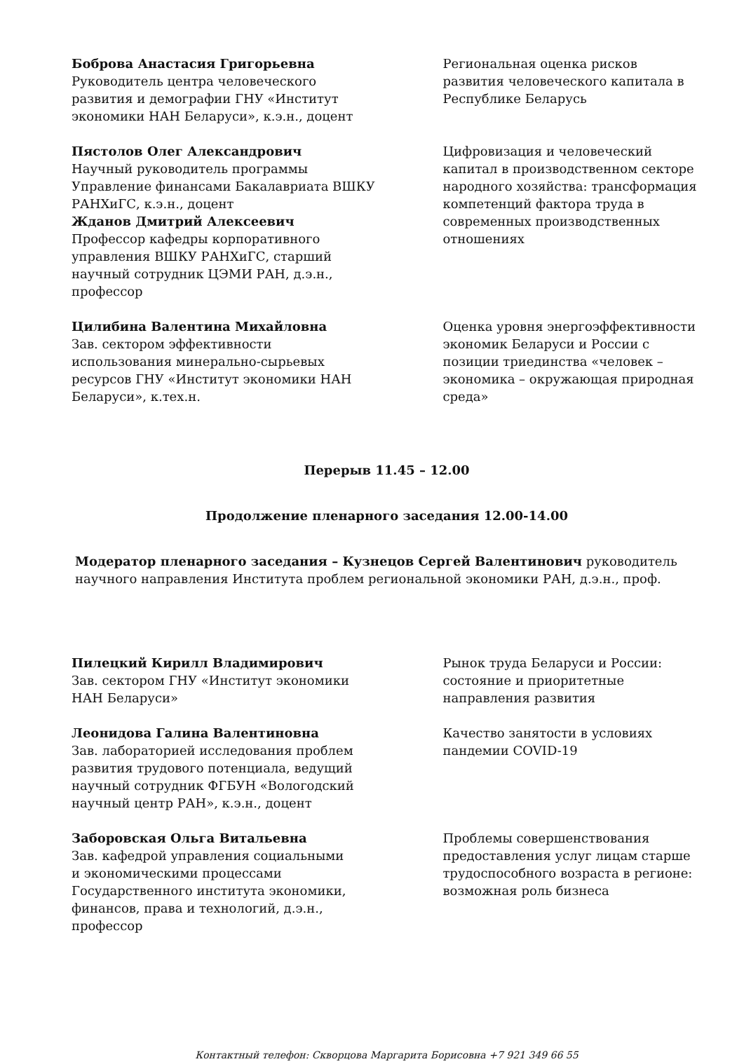Боброва Анастасия Григорьевна
Руководитель центра человеческого
развития и демографии ГНУ «Институт
экономики НАН Беларуси», к.э.н., доцент
Региональная оценка рисков развития человеческого капитала в Республике Беларусь
Пястолов Олег Александрович
Научный руководитель программы
Управление финансами Бакалавриата ВШКУ
РАНХиГС, к.э.н., доцент
Жданов Дмитрий Алексеевич
Профессор кафедры корпоративного
управления ВШКУ РАНХиГС, старший
научный сотрудник ЦЭМИ РАН, д.э.н.,
профессор
Цифровизация и человеческий капитал в производственном секторе народного хозяйства: трансформация компетенций фактора труда в современных производственных отношениях
Цилибина Валентина Михайловна
Зав. сектором эффективности
использования минерально-сырьевых
ресурсов ГНУ «Институт экономики НАН
Беларуси», к.тех.н.
Оценка уровня энергоэффективности экономик Беларуси и России с позиции триединства «человек – экономика – окружающая природная среда»
Перерыв 11.45 – 12.00
Продолжение пленарного заседания 12.00-14.00
Модератор пленарного заседания – Кузнецов Сергей Валентинович руководитель научного направления Института проблем региональной экономики РАН, д.э.н., проф.
Пилецкий Кирилл Владимирович
Зав. сектором ГНУ «Институт экономики
НАН Беларуси»
Рынок труда Беларуси и России: состояние и приоритетные направления развития
Леонидова Галина Валентиновна
Зав. лабораторией исследования проблем
развития трудового потенциала, ведущий
научный сотрудник ФГБУН «Вологодский
научный центр РАН», к.э.н., доцент
Качество занятости в условиях пандемии COVID-19
Заборовская Ольга Витальевна
Зав. кафедрой управления социальными
и экономическими процессами
Государственного института экономики,
финансов, права и технологий, д.э.н.,
профессор
Проблемы совершенствования предоставления услуг лицам старше трудоспособного возраста в регионе: возможная роль бизнеса
Контактный телефон: Скворцова Маргарита Борисовна +7 921 349 66 55